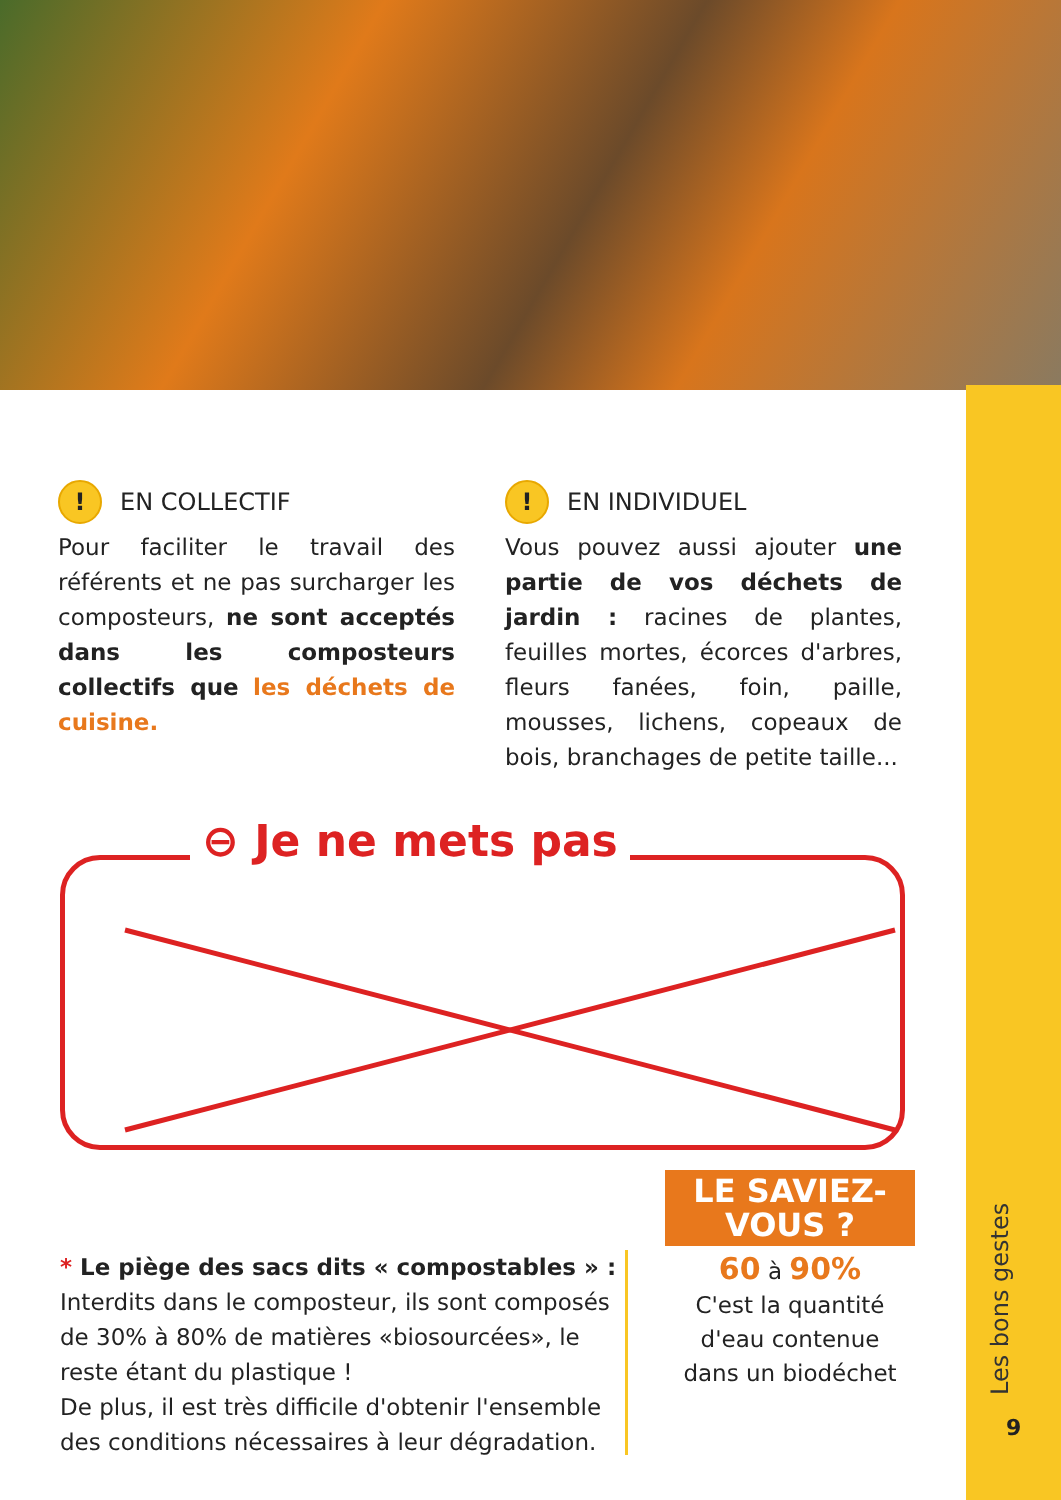Les bons gestes
9
! EN COLLECTIF
Pour faciliter le travail des référents et ne pas surcharger les composteurs, ne sont acceptés dans les composteurs collectifs que les déchets de cuisine.
! EN INDIVIDUEL
Vous pouvez aussi ajouter une partie de vos déchets de jardin : racines de plantes, feuilles mortes, écorces d'arbres, fleurs fanées, foin, paille, mousses, lichens, copeaux de bois, branchages de petite taille...
⊖ Je ne mets pas
* Le piège des sacs dits « compostables » :
Interdits dans le composteur, ils sont composés de 30% à 80% de matières «biosourcées», le reste étant du plastique !
De plus, il est très difficile d'obtenir l'ensemble des conditions nécessaires à leur dégradation.
LE SAVIEZ-VOUS ?
60 à 90%
C'est la quantité
d'eau contenue
dans un biodéchet